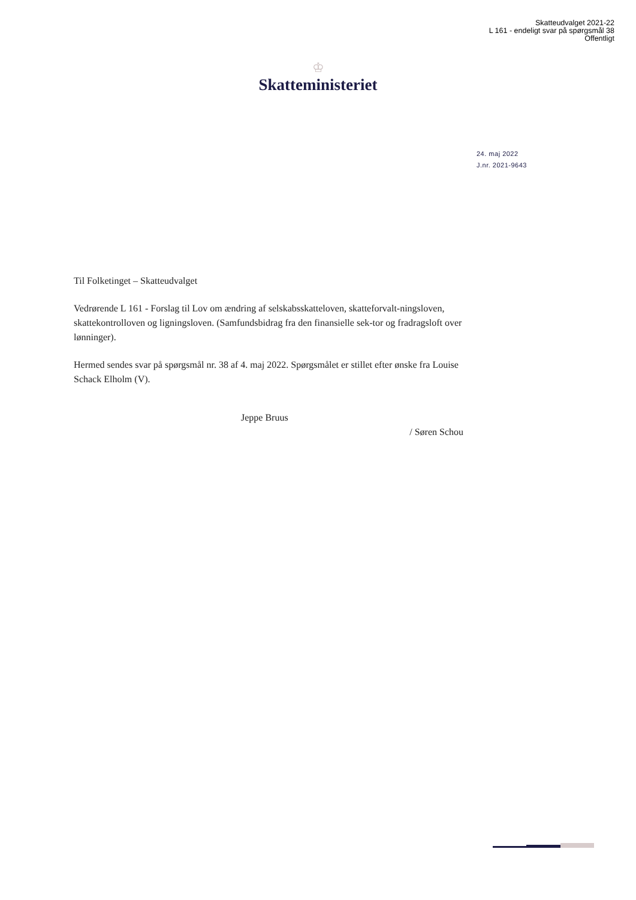Skatteudvalget 2021-22
L 161 - endeligt svar på spørgsmål 38
Offentligt
♔
Skatteministeriet
24. maj 2022
J.nr. 2021-9643
Til Folketinget – Skatteudvalget
Vedrørende L 161 - Forslag til Lov om ændring af selskabsskatteloven, skatteforvalt-ningsloven, skattekontrolloven og ligningsloven. (Samfundsbidrag fra den finansielle sek-tor og fradragsloft over lønninger).
Hermed sendes svar på spørgsmål nr. 38 af 4. maj 2022. Spørgsmålet er stillet efter ønske fra Louise Schack Elholm (V).
Jeppe Bruus
/ Søren Schou